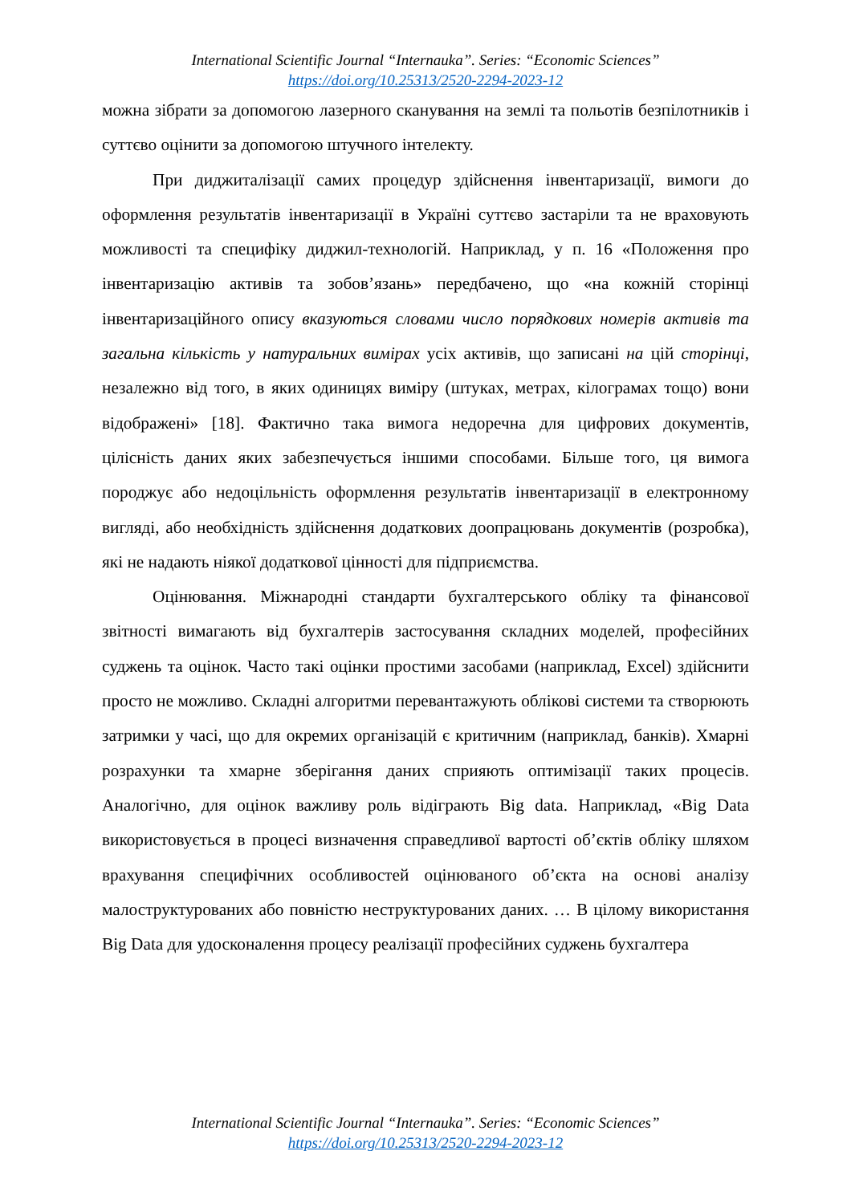International Scientific Journal “Internauka”. Series: “Economic Sciences”
https://doi.org/10.25313/2520-2294-2023-12
можна зібрати за допомогою лазерного сканування на землі та польотів безпілотників і суттєво оцінити за допомогою штучного інтелекту.
При диджиталізації самих процедур здійснення інвентаризації, вимоги до оформлення результатів інвентаризації в Україні суттєво застаріли та не враховують можливості та специфіку диджил-технологій. Наприклад, у п. 16 «Положення про інвентаризацію активів та зобов’язань» передбачено, що «на кожній сторінці інвентаризаційного опису вказуються словами число порядкових номерів активів та загальна кількість у натуральних вимірах усіх активів, що записані на цій сторінці, незалежно від того, в яких одиницях виміру (штуках, метрах, кілограмах тощо) вони відображені» [18]. Фактично така вимога недоречна для цифрових документів, цілісність даних яких забезпечується іншими способами. Більше того, ця вимога породжує або недоцільність оформлення результатів інвентаризації в електронному вигляді, або необхідність здійснення додаткових доопрацювань документів (розробка), які не надають ніякої додаткової цінності для підприємства.
Оцінювання. Міжнародні стандарти бухгалтерського обліку та фінансової звітності вимагають від бухгалтерів застосування складних моделей, професійних суджень та оцінок. Часто такі оцінки простими засобами (наприклад, Excel) здійснити просто не можливо. Складні алгоритми перевантажують облікові системи та створюють затримки у часі, що для окремих організацій є критичним (наприклад, банків). Хмарні розрахунки та хмарне зберігання даних сприяють оптимізації таких процесів. Аналогічно, для оцінок важливу роль відіграють Big data. Наприклад, «Big Data використовується в процесі визначення справедливої вартості об’єктів обліку шляхом врахування специфічних особливостей оцінюваного об’єкта на основі аналізу малоструктурованих або повністю неструктурованих даних. … В цілому використання Big Data для удосконалення процесу реалізації професійних суджень бухгалтера
International Scientific Journal “Internauka”. Series: “Economic Sciences”
https://doi.org/10.25313/2520-2294-2023-12